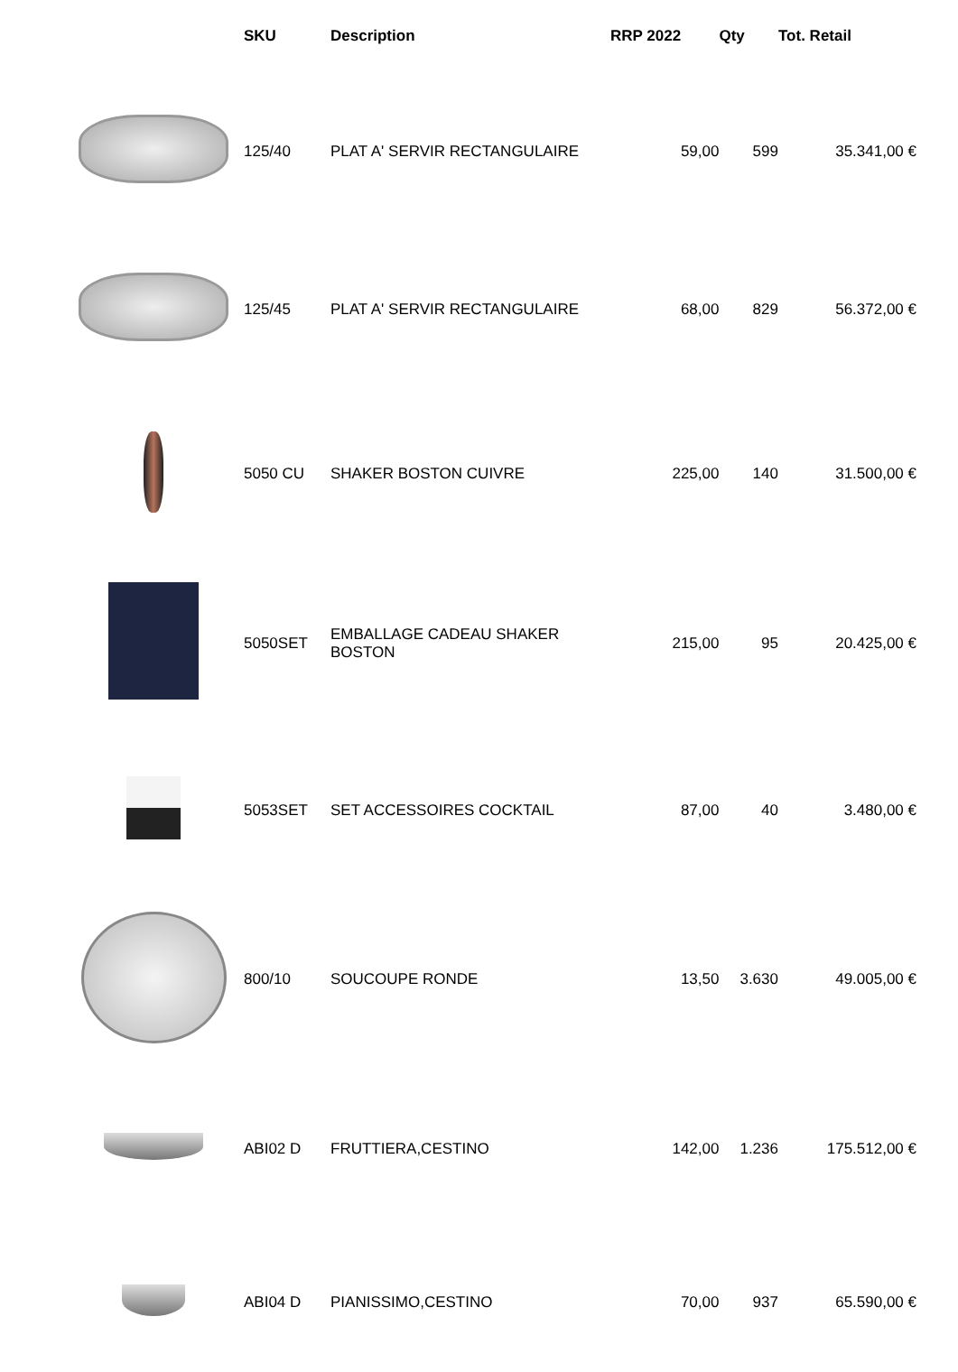| | SKU | Description | RRP 2022 | Qty | Tot. Retail |
| --- | --- | --- | --- | --- | --- |
| | 125/40 | PLAT A' SERVIR RECTANGULAIRE | 59,00 | 599 | 35.341,00 € |
| | 125/45 | PLAT A' SERVIR RECTANGULAIRE | 68,00 | 829 | 56.372,00 € |
| | 5050 CU | SHAKER BOSTON CUIVRE | 225,00 | 140 | 31.500,00 € |
| | 5050SET | EMBALLAGE CADEAU SHAKER BOSTON | 215,00 | 95 | 20.425,00 € |
| | 5053SET | SET ACCESSOIRES COCKTAIL | 87,00 | 40 | 3.480,00 € |
| | 800/10 | SOUCOUPE RONDE | 13,50 | 3.630 | 49.005,00 € |
| | ABI02 D | FRUTTIERA,CESTINO | 142,00 | 1.236 | 175.512,00 € |
| | ABI04 D | PIANISSIMO,CESTINO | 70,00 | 937 | 65.590,00 € |